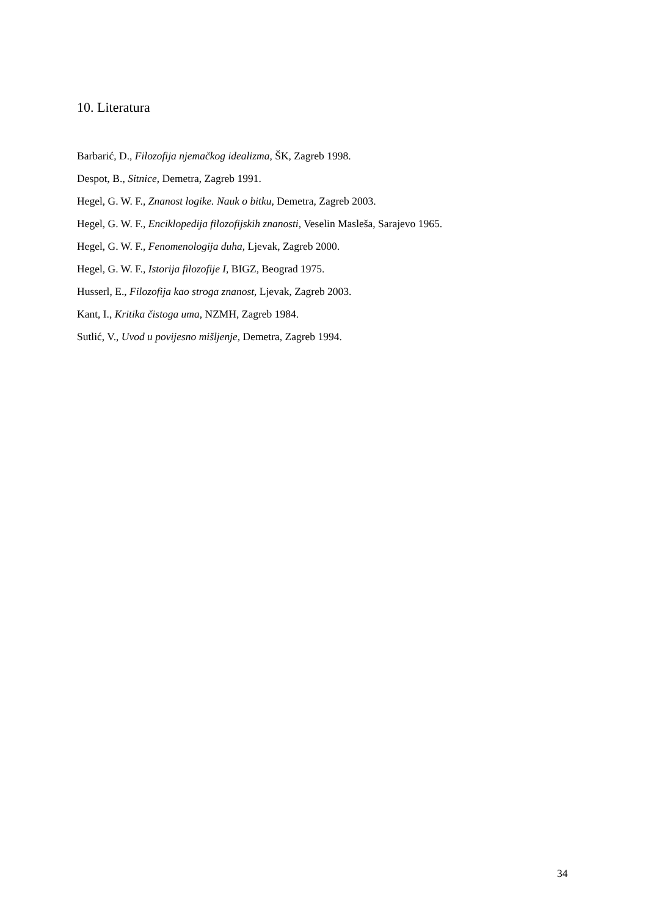10. Literatura
Barbarić, D., Filozofija njemačkog idealizma, ŠK, Zagreb 1998.
Despot, B., Sitnice, Demetra, Zagreb 1991.
Hegel, G. W. F., Znanost logike. Nauk o bitku, Demetra, Zagreb 2003.
Hegel, G. W. F., Enciklopedija filozofijskih znanosti, Veselin Masleša, Sarajevo 1965.
Hegel, G. W. F., Fenomenologija duha, Ljevak, Zagreb 2000.
Hegel, G. W. F., Istorija filozofije I, BIGZ, Beograd 1975.
Husserl, E., Filozofija kao stroga znanost, Ljevak, Zagreb 2003.
Kant, I., Kritika čistoga uma, NZMH, Zagreb 1984.
Sutlić, V., Uvod u povijesno mišljenje, Demetra, Zagreb 1994.
34